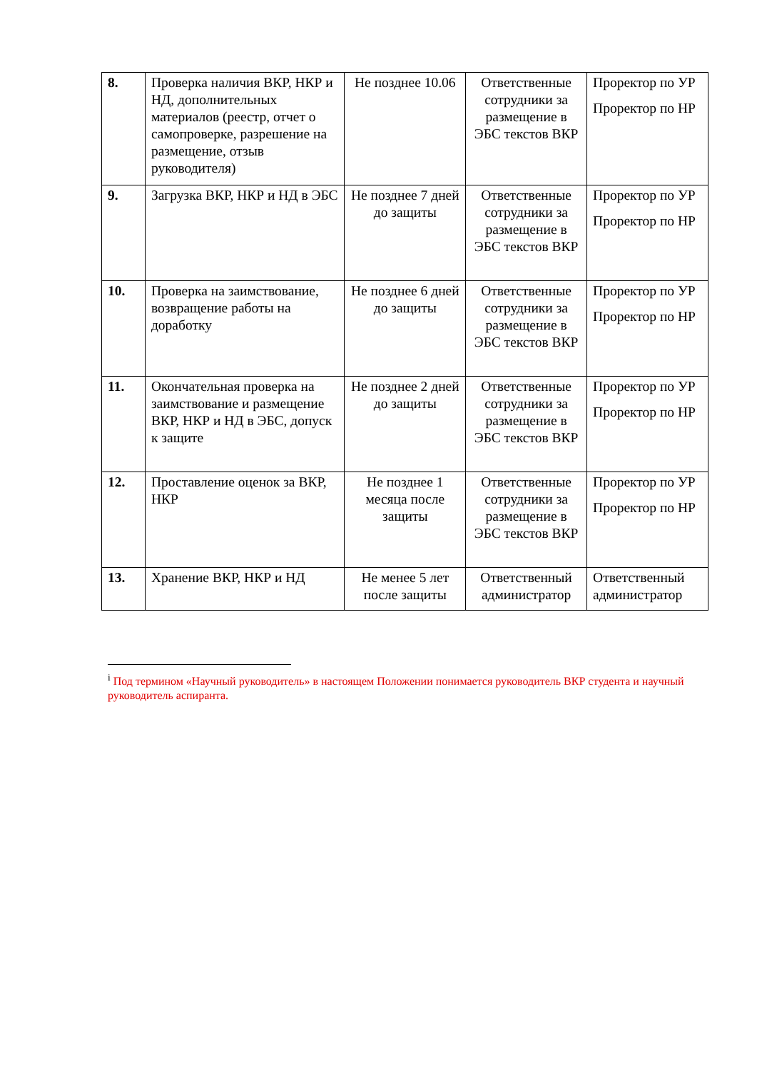| 8. | Проверка наличия ВКР, НКР и НД, дополнительных материалов (реестр, отчет о самопроверке, разрешение на размещение, отзыв руководителя) | Не позднее 10.06 | Ответственные сотрудники за размещение в ЭБС текстов ВКР | Проректор по УР Проректор по НР |
| 9. | Загрузка ВКР, НКР и НД в ЭБС | Не позднее 7 дней до защиты | Ответственные сотрудники за размещение в ЭБС текстов ВКР | Проректор по УР Проректор по НР |
| 10. | Проверка на заимствование, возвращение работы на доработку | Не позднее 6 дней до защиты | Ответственные сотрудники за размещение в ЭБС текстов ВКР | Проректор по УР Проректор по НР |
| 11. | Окончательная проверка на заимствование и размещение ВКР, НКР и НД в ЭБС, допуск к защите | Не позднее 2 дней до защиты | Ответственные сотрудники за размещение в ЭБС текстов ВКР | Проректор по УР Проректор по НР |
| 12. | Проставление оценок за ВКР, НКР | Не позднее 1 месяца после защиты | Ответственные сотрудники за размещение в ЭБС текстов ВКР | Проректор по УР Проректор по НР |
| 13. | Хранение ВКР, НКР и НД | Не менее 5 лет после защиты | Ответственный администратор | Ответственный администратор |
<sup>i</sup> Под термином «Научный руководитель» в настоящем Положении понимается руководитель ВКР студента и научный руководитель аспиранта.